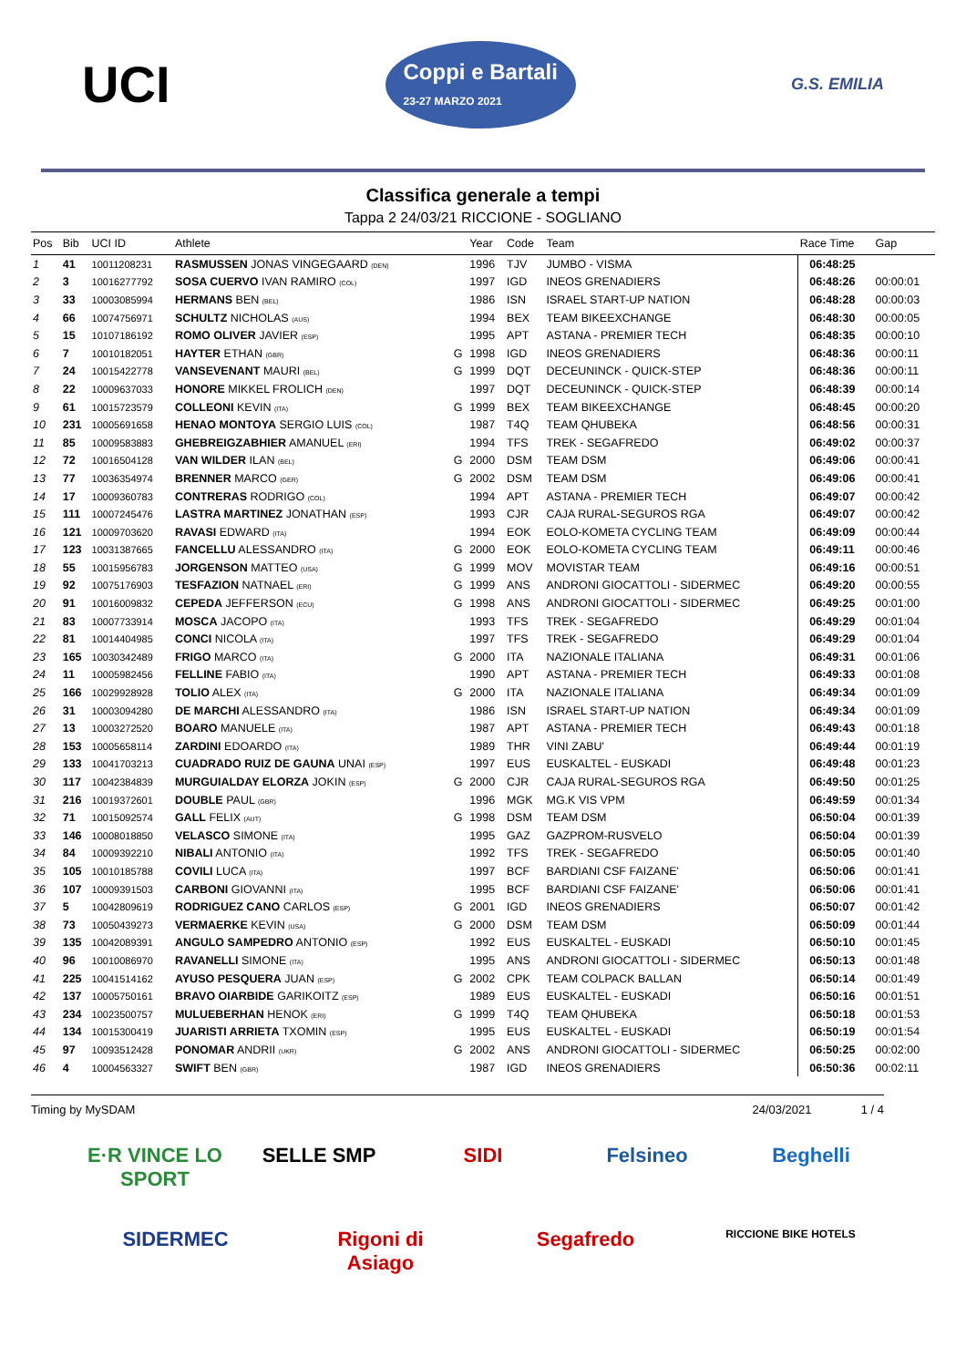UCI
Coppi e Bartali
23-27 MARZO 2021
G.S. EMILIA
Classifica generale a tempi
Tappa 2 24/03/21 RICCIONE - SOGLIANO
| Pos | Bib | UCI ID | Athlete | | Year | Code | Team | Race Time | Gap |
| --- | --- | --- | --- | --- | --- | --- | --- | --- | --- |
| 1 | 41 | 10011208231 | RASMUSSEN JONAS VINGEGAARD (DEN) | | 1996 | TJV | JUMBO - VISMA | 06:48:25 | |
| 2 | 3 | 10016277792 | SOSA CUERVO IVAN RAMIRO (COL) | | 1997 | IGD | INEOS GRENADIERS | 06:48:26 | 00:00:01 |
| 3 | 33 | 10003085994 | HERMANS BEN (BEL) | | 1986 | ISN | ISRAEL START-UP NATION | 06:48:28 | 00:00:03 |
| 4 | 66 | 10074756971 | SCHULTZ NICHOLAS (AUS) | | 1994 | BEX | TEAM BIKEEXCHANGE | 06:48:30 | 00:00:05 |
| 5 | 15 | 10107186192 | ROMO OLIVER JAVIER (ESP) | | 1995 | APT | ASTANA - PREMIER TECH | 06:48:35 | 00:00:10 |
| 6 | 7 | 10010182051 | HAYTER ETHAN (GBR) | G | 1998 | IGD | INEOS GRENADIERS | 06:48:36 | 00:00:11 |
| 7 | 24 | 10015422778 | VANSEVENANT MAURI (BEL) | G | 1999 | DQT | DECEUNINCK - QUICK-STEP | 06:48:36 | 00:00:11 |
| 8 | 22 | 10009637033 | HONORE MIKKEL FROLICH (DEN) | | 1997 | DQT | DECEUNINCK - QUICK-STEP | 06:48:39 | 00:00:14 |
| 9 | 61 | 10015723579 | COLLEONI KEVIN (ITA) | G | 1999 | BEX | TEAM BIKEEXCHANGE | 06:48:45 | 00:00:20 |
| 10 | 231 | 10005691658 | HENAO MONTOYA SERGIO LUIS (COL) | | 1987 | T4Q | TEAM QHUBEKA | 06:48:56 | 00:00:31 |
| 11 | 85 | 10009583883 | GHEBREIGZABHIER AMANUEL (ERI) | | 1994 | TFS | TREK - SEGAFREDO | 06:49:02 | 00:00:37 |
| 12 | 72 | 10016504128 | VAN WILDER ILAN (BEL) | G | 2000 | DSM | TEAM DSM | 06:49:06 | 00:00:41 |
| 13 | 77 | 10036354974 | BRENNER MARCO (GER) | G | 2002 | DSM | TEAM DSM | 06:49:06 | 00:00:41 |
| 14 | 17 | 10009360783 | CONTRERAS RODRIGO (COL) | | 1994 | APT | ASTANA - PREMIER TECH | 06:49:07 | 00:00:42 |
| 15 | 111 | 10007245476 | LASTRA MARTINEZ JONATHAN (ESP) | | 1993 | CJR | CAJA RURAL-SEGUROS RGA | 06:49:07 | 00:00:42 |
| 16 | 121 | 10009703620 | RAVASI EDWARD (ITA) | | 1994 | EOK | EOLO-KOMETA CYCLING TEAM | 06:49:09 | 00:00:44 |
| 17 | 123 | 10031387665 | FANCELLU ALESSANDRO (ITA) | G | 2000 | EOK | EOLO-KOMETA CYCLING TEAM | 06:49:11 | 00:00:46 |
| 18 | 55 | 10015956783 | JORGENSON MATTEO (USA) | G | 1999 | MOV | MOVISTAR TEAM | 06:49:16 | 00:00:51 |
| 19 | 92 | 10075176903 | TESFAZION NATNAEL (ERI) | G | 1999 | ANS | ANDRONI GIOCATTOLI - SIDERMEC | 06:49:20 | 00:00:55 |
| 20 | 91 | 10016009832 | CEPEDA JEFFERSON (ECU) | G | 1998 | ANS | ANDRONI GIOCATTOLI - SIDERMEC | 06:49:25 | 00:01:00 |
| 21 | 83 | 10007733914 | MOSCA JACOPO (ITA) | | 1993 | TFS | TREK - SEGAFREDO | 06:49:29 | 00:01:04 |
| 22 | 81 | 10014404985 | CONCI NICOLA (ITA) | | 1997 | TFS | TREK - SEGAFREDO | 06:49:29 | 00:01:04 |
| 23 | 165 | 10030342489 | FRIGO MARCO (ITA) | G | 2000 | ITA | NAZIONALE ITALIANA | 06:49:31 | 00:01:06 |
| 24 | 11 | 10005982456 | FELLINE FABIO (ITA) | | 1990 | APT | ASTANA - PREMIER TECH | 06:49:33 | 00:01:08 |
| 25 | 166 | 10029928928 | TOLIO ALEX (ITA) | G | 2000 | ITA | NAZIONALE ITALIANA | 06:49:34 | 00:01:09 |
| 26 | 31 | 10003094280 | DE MARCHI ALESSANDRO (ITA) | | 1986 | ISN | ISRAEL START-UP NATION | 06:49:34 | 00:01:09 |
| 27 | 13 | 10003272520 | BOARO MANUELE (ITA) | | 1987 | APT | ASTANA - PREMIER TECH | 06:49:43 | 00:01:18 |
| 28 | 153 | 10005658114 | ZARDINI EDOARDO (ITA) | | 1989 | THR | VINI ZABU' | 06:49:44 | 00:01:19 |
| 29 | 133 | 10041703213 | CUADRADO RUIZ DE GAUNA UNAI (ESP) | | 1997 | EUS | EUSKALTEL - EUSKADI | 06:49:48 | 00:01:23 |
| 30 | 117 | 10042384839 | MURGUIALDAY ELORZA JOKIN (ESP) | G | 2000 | CJR | CAJA RURAL-SEGUROS RGA | 06:49:50 | 00:01:25 |
| 31 | 216 | 10019372601 | DOUBLE PAUL (GBR) | | 1996 | MGK | MG.K VIS VPM | 06:49:59 | 00:01:34 |
| 32 | 71 | 10015092574 | GALL FELIX (AUT) | G | 1998 | DSM | TEAM DSM | 06:50:04 | 00:01:39 |
| 33 | 146 | 10008018850 | VELASCO SIMONE (ITA) | | 1995 | GAZ | GAZPROM-RUSVELO | 06:50:04 | 00:01:39 |
| 34 | 84 | 10009392210 | NIBALI ANTONIO (ITA) | | 1992 | TFS | TREK - SEGAFREDO | 06:50:05 | 00:01:40 |
| 35 | 105 | 10010185788 | COVILI LUCA (ITA) | | 1997 | BCF | BARDIANI CSF FAIZANE' | 06:50:06 | 00:01:41 |
| 36 | 107 | 10009391503 | CARBONI GIOVANNI (ITA) | | 1995 | BCF | BARDIANI CSF FAIZANE' | 06:50:06 | 00:01:41 |
| 37 | 5 | 10042809619 | RODRIGUEZ CANO CARLOS (ESP) | G | 2001 | IGD | INEOS GRENADIERS | 06:50:07 | 00:01:42 |
| 38 | 73 | 10050439273 | VERMAERKE KEVIN (USA) | G | 2000 | DSM | TEAM DSM | 06:50:09 | 00:01:44 |
| 39 | 135 | 10042089391 | ANGULO SAMPEDRO ANTONIO (ESP) | | 1992 | EUS | EUSKALTEL - EUSKADI | 06:50:10 | 00:01:45 |
| 40 | 96 | 10010086970 | RAVANELLI SIMONE (ITA) | | 1995 | ANS | ANDRONI GIOCATTOLI - SIDERMEC | 06:50:13 | 00:01:48 |
| 41 | 225 | 10041514162 | AYUSO PESQUERA JUAN (ESP) | G | 2002 | CPK | TEAM COLPACK BALLAN | 06:50:14 | 00:01:49 |
| 42 | 137 | 10005750161 | BRAVO OIARBIDE GARIKOITZ (ESP) | | 1989 | EUS | EUSKALTEL - EUSKADI | 06:50:16 | 00:01:51 |
| 43 | 234 | 10023500757 | MULUEBERHAN HENOK (ERI) | G | 1999 | T4Q | TEAM QHUBEKA | 06:50:18 | 00:01:53 |
| 44 | 134 | 10015300419 | JUARISTI ARRIETA TXOMIN (ESP) | | 1995 | EUS | EUSKALTEL - EUSKADI | 06:50:19 | 00:01:54 |
| 45 | 97 | 10093512428 | PONOMAR ANDRII (UKR) | G | 2002 | ANS | ANDRONI GIOCATTOLI - SIDERMEC | 06:50:25 | 00:02:00 |
| 46 | 4 | 10004563327 | SWIFT BEN (GBR) | | 1987 | IGD | INEOS GRENADIERS | 06:50:36 | 00:02:11 |
Timing by MySDAM 24/03/2021 1 / 4
E·R VINCE LO SPORT SELLE SMP SIDI Felsineo Beghelli SIDERMEC Rigoni di Asiago Segafredo RICCIONE BIKE HOTELS